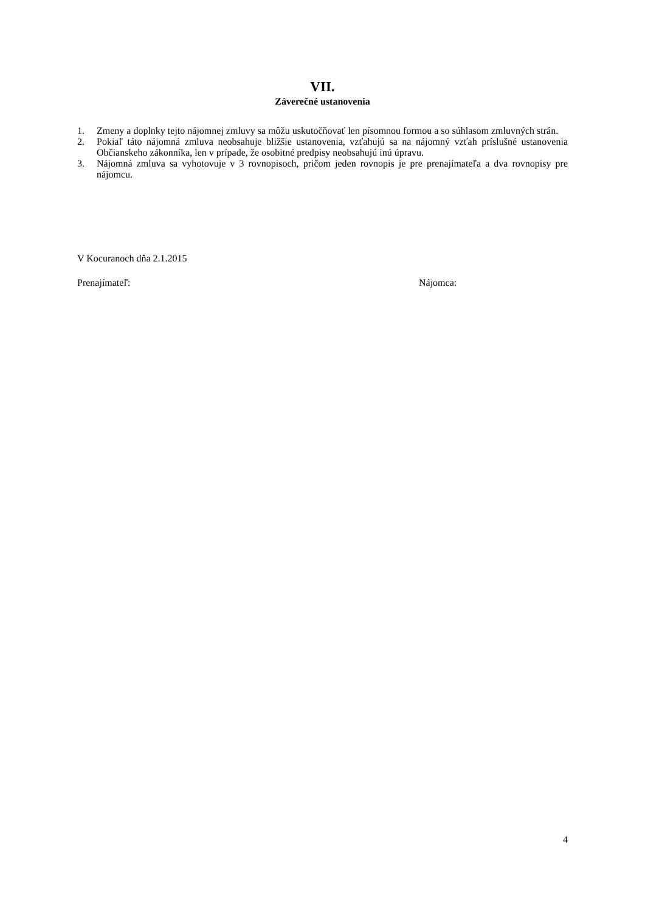VII.
Záverečné ustanovenia
1. Zmeny a doplnky tejto nájomnej zmluvy sa môžu uskutočňovať len písomnou formou a so súhlasom zmluvných strán.
2. Pokiaľ táto nájomná zmluva neobsahuje bližšie ustanovenia, vzťahujú sa na nájomný vzťah príslušné ustanovenia Občianskeho zákonníka, len v prípade, že osobitné predpisy neobsahujú inú úpravu.
3. Nájomná zmluva sa vyhotovuje v 3 rovnopisoch, pričom jeden rovnopis je pre prenajímateľa a dva rovnopisy pre nájomcu.
V Kocuranoch dňa 2.1.2015
Prenajímateľ: Nájomca:
4